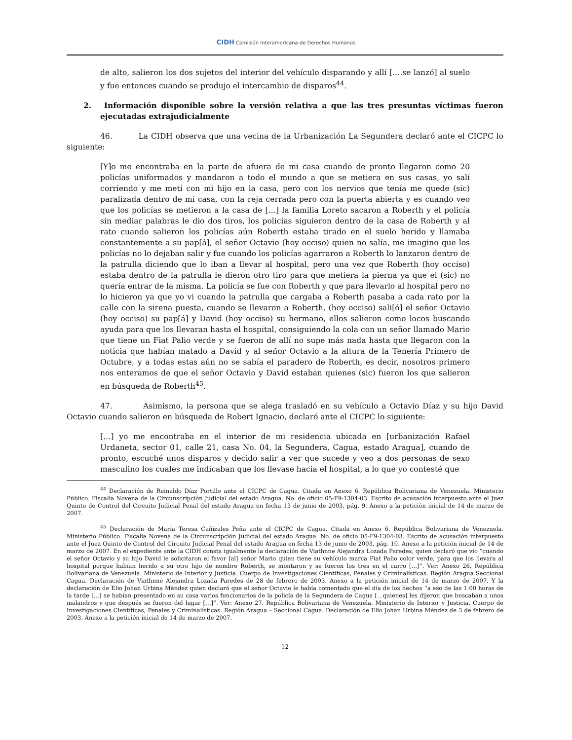CIDH Comisión Interamericana de Derechos Humanos
de alto, salieron los dos sujetos del interior del vehículo disparando y allí [….se lanzó] al suelo y fue entonces cuando se produjo el intercambio de disparos<sup>44</sup>.
2. Información disponible sobre la versión relativa a que las tres presuntas víctimas fueron ejecutadas extrajudicialmente
46. La CIDH observa que una vecina de la Urbanización La Segundera declaró ante el CICPC lo siguiente:
[Y]o me encontraba en la parte de afuera de mi casa cuando de pronto llegaron como 20 policías uniformados y mandaron a todo el mundo a que se metiera en sus casas, yo salí corriendo y me metí con mi hijo en la casa, pero con los nervios que tenía me quede (sic) paralizada dentro de mi casa, con la reja cerrada pero con la puerta abierta y es cuando veo que los policías se metieron a la casa de […] la familia Loreto sacaron a Roberth y el policía sin mediar palabras le dio dos tiros, los policías siguieron dentro de la casa de Roberth y al rato cuando salieron los policías aún Roberth estaba tirado en el suelo herido y llamaba constantemente a su pap[á], el señor Octavio (hoy occiso) quien no salía, me imagino que los policías no lo dejaban salir y fue cuando los policías agarraron a Roberth lo lanzaron dentro de la patrulla diciendo que lo iban a llevar al hospital, pero una vez que Roberth (hoy occiso) estaba dentro de la patrulla le dieron otro tiro para que metiera la pierna ya que el (sic) no quería entrar de la misma. La policía se fue con Roberth y que para llevarlo al hospital pero no lo hicieron ya que yo vi cuando la patrulla que cargaba a Roberth pasaba a cada rato por la calle con la sirena puesta, cuando se llevaron a Roberth, (hoy occiso) sali[ó] el señor Octavio (hoy occiso) su pap[á] y David (hoy occiso) su hermano, ellos salieron como locos buscando ayuda para que los llevaran hasta el hospital, consiguiendo la cola con un señor llamado Mario que tiene un Fiat Palio verde y se fueron de allí no supe más nada hasta que llegaron con la noticia que habían matado a David y al señor Octavio a la altura de la Tenería Primero de Octubre, y a todas estas aún no se sabía el paradero de Roberth, es decir, nosotros primero nos enteramos de que el señor Octavio y David estaban quienes (sic) fueron los que salieron en búsqueda de Roberth<sup>45</sup>.
47. Asimismo, la persona que se alega trasladó en su vehículo a Octavio Díaz y su hijo David Octavio cuando salieron en búsqueda de Robert Ignacio, declaró ante el CICPC lo siguiente:
[…] yo me encontraba en el interior de mi residencia ubicada en [urbanización Rafael Urdaneta, sector 01, calle 21, casa No. 04, la Segundera, Cagua, estado Aragua], cuando de pronto, escuché unos disparos y decido salir a ver que sucede y veo a dos personas de sexo masculino los cuales me indicaban que los llevase hacia el hospital, a lo que yo contesté que
<sup>44</sup> Declaración de Reinaldo Díaz Portillo ante el CICPC de Cagua. Citada en Anexo 6. República Bolivariana de Venezuela. Ministerio Público. Fiscalía Novena de la Circunscripción Judicial del estado Aragua. No. de oficio 05-F9-1304-03. Escrito de acusación interpuesto ante el Juez Quinto de Control del Circuito Judicial Penal del estado Aragua en fecha 13 de junio de 2003, pág. 9. Anexo a la petición inicial de 14 de marzo de 2007.
<sup>45</sup> Declaración de María Teresa Cañizales Peña ante el CICPC de Cagua. Citada en Anexo 6. República Bolivariana de Venezuela. Ministerio Público. Fiscalía Novena de la Circunscripción Judicial del estado Aragua. No. de oficio 05-F9-1304-03. Escrito de acusación interpuesto ante el Juez Quinto de Control del Circuito Judicial Penal del estado Aragua en fecha 13 de junio de 2003, pág. 10. Anexo a la petición inicial de 14 de marzo de 2007. En el expediente ante la CIDH consta igualmente la declaración de Viathnne Alejandra Lozada Paredes, quien declaró que vio “cuando el señor Octavio y su hijo David le solicitaron el favor [al] señor Mario quien tiene su vehículo marca Fiat Palio color verde, para que los llevara al hospital porque habían herido a su otro hijo de nombre Roberth, se montaron y se fueron los tres en el carro […]”. Ver: Anexo 26. República Bolivariana de Venezuela. Ministerio de Interior y Justicia. Cuerpo de Investigaciones Científicas, Penales y Criminalísticas. Región Aragua Seccional Cagua. Declaración de Viathnne Alejandra Lozada Paredes de 28 de febrero de 2003. Anexo a la petición inicial de 14 de marzo de 2007. Y la declaración de Elio Johan Urbina Méndez quien declaró que el señor Octavio le había comentado que el día de los hechos “a eso de las 1:00 horas de la tarde […] se habían presentado en su casa varios funcionarios de la policía de la Segundera de Cagua […quienes] les dijeron que buscaban a unos malandros y que después se fueron del lugar […]”. Ver: Anexo 27. República Bolivariana de Venezuela. Ministerio de Interior y Justicia. Cuerpo de Investigaciones Científicas, Penales y Criminalísticas. Región Aragua – Seccional Cagua. Declaración de Elio Johan Urbina Méndez de 3 de febrero de 2003. Anexo a la petición inicial de 14 de marzo de 2007.
12